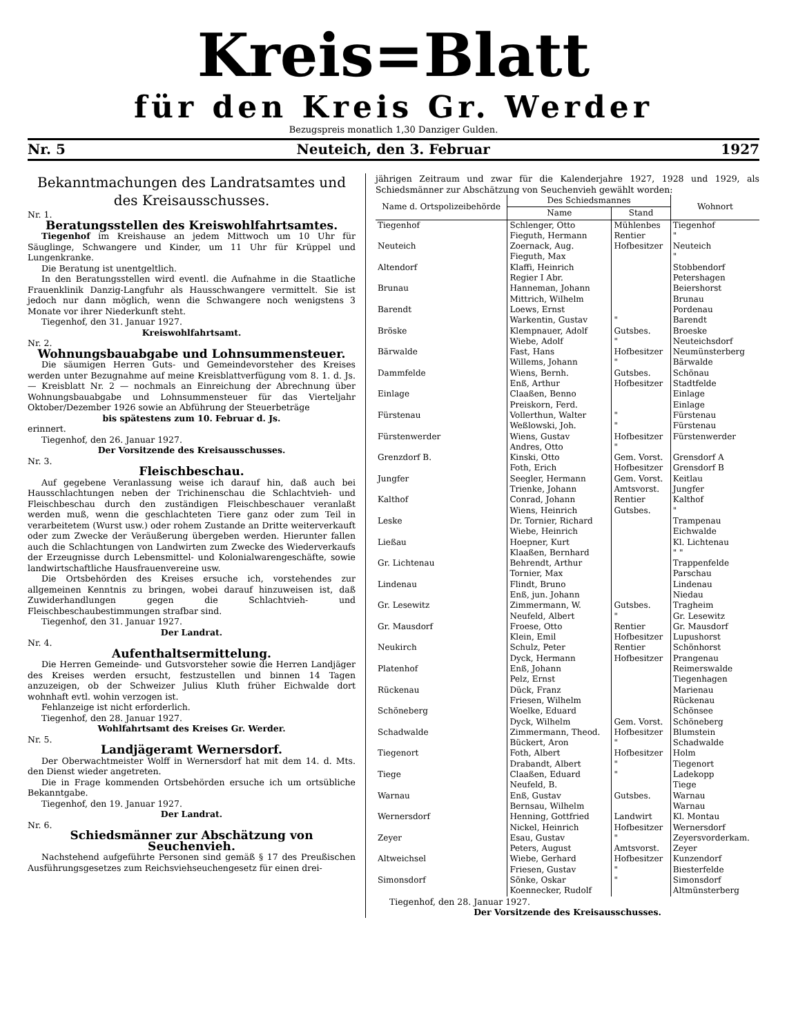Kreis=Blatt
für den Kreis Gr. Werder
Bezugspreis monatlich 1,30 Danziger Gulden.
Nr. 5 Neuteich, den 3. Februar 1927
Bekanntmachungen des Landratsamtes und des Kreisausschusses.
Nr. 1.
Beratungsstellen des Kreiswohlfahrtsamtes.
Tiegenhof im Kreishause an jedem Mittwoch um 10 Uhr für Säuglinge, Schwangere und Kinder, um 11 Uhr für Krüppel und Lungenkranke.
Die Beratung ist unentgeltlich.
In den Beratungsstellen wird eventl. die Aufnahme in die Staatliche Frauenklinik Danzig-Langfuhr als Hausschwangere vermittelt. Sie ist jedoch nur dann möglich, wenn die Schwangere noch wenigstens 3 Monate vor ihrer Niederkunft steht.
Tiegenhof, den 31. Januar 1927.
Kreiswohlfahrtsamt.
Nr. 2.
Wohnungsbauabgabe und Lohnsummensteuer.
Die säumigen Herren Guts- und Gemeindevorsteher des Kreises werden unter Bezugnahme auf meine Kreisblattverfügung vom 8. 1. d. Js. — Kreisblatt Nr. 2 — nochmals an Einreichung der Abrechnung über Wohnungsbauabgabe und Lohnsummensteuer für das Vierteljahr Oktober/Dezember 1926 sowie an Abführung der Steuerbeträge
bis spätestens zum 10. Februar d. Js.
erinnert.
Tiegenhof, den 26. Januar 1927.
Der Vorsitzende des Kreisausschusses.
Nr. 3.
Fleischbeschau.
Auf gegebene Veranlassung weise ich darauf hin, daß auch bei Hausschlachtungen neben der Trichinenschau die Schlachtvieh- und Fleischbeschau durch den zuständigen Fleischbeschauer veranlaßt werden muß, wenn die geschlachteten Tiere ganz oder zum Teil in verarbeitetem (Wurst usw.) oder rohem Zustande an Dritte weiterverkauft oder zum Zwecke der Veräußerung übergeben werden. Hierunter fallen auch die Schlachtungen von Landwirten zum Zwecke des Wiederverkaufs der Erzeugnisse durch Lebensmittel- und Kolonialwarengeschäfte, sowie landwirtschaftliche Hausfrauenvereine usw.
Die Ortsbehörden des Kreises ersuche ich, vorstehendes zur allgemeinen Kenntnis zu bringen, wobei darauf hinzuweisen ist, daß Zuwiderhandlungen gegen die Schlachtvieh- und Fleischbeschaubestimmungen strafbar sind.
Tiegenhof, den 31. Januar 1927.
Der Landrat.
Nr. 4.
Aufenthaltsermittelung.
Die Herren Gemeinde- und Gutsvorsteher sowie die Herren Landjäger des Kreises werden ersucht, festzustellen und binnen 14 Tagen anzuzeigen, ob der Schweizer Julius Kluth früher Eichwalde dort wohnhaft evtl. wohin verzogen ist.
Fehlanzeige ist nicht erforderlich.
Tiegenhof, den 28. Januar 1927.
Wohlfahrtsamt des Kreises Gr. Werder.
Nr. 5.
Landjägeramt Wernersdorf.
Der Oberwachtmeister Wolff in Wernersdorf hat mit dem 14. d. Mts. den Dienst wieder angetreten.
Die in Frage kommenden Ortsbehörden ersuche ich um ortsübliche Bekanntgabe.
Tiegenhof, den 19. Januar 1927.
Der Landrat.
Nr. 6.
Schiedsmänner zur Abschätzung von Seuchenvieh.
Nachstehend aufgeführte Personen sind gemäß § 17 des Preußischen Ausführungsgesetzes zum Reichsviehseuchengesetz für einen drei-
jährigen Zeitraum und zwar für die Kalenderjahre 1927, 1928 und 1929, als Schiedsmänner zur Abschätzung von Seuchenvieh gewählt worden:
| Name d. Ortspolizeibehörde | Des Schiedsmannes | | Wohnort |
| --- | --- | --- | --- |
| | Name | Stand | |
| Tiegenhof | Schlenger, Otto Fieguth, Hermann | Mühlenbes Rentier | Tiegenhof " |
| Neuteich | Zoernack, Aug. Fieguth, Max | Hofbesitzer | Neuteich " |
| Altendorf | Klaffi, Heinrich Regier I Abr. | | Stobbendorf Petershagen |
| Brunau | Hanneman, Johann Mittrich, Wilhelm | | Beiershorst Brunau |
| Barendt | Loews, Ernst Warkentin, Gustav | " | Pordenau Barendt |
| Bröske | Klempnauer, Adolf Wiebe, Adolf | Gutsbes. " | Broeske Neuteichsdorf |
| Bärwalde | Fast, Hans Willems, Johann | Hofbesitzer " | Neumünsterberg Bärwalde |
| Dammfelde | Wiens, Bernh. Enß, Arthur | Gutsbes. Hofbesitzer | Schönau Stadtfelde |
| Einlage | Claaßen, Benno Preiskorn, Ferd. | | Einlage Einlage |
| Fürstenau | Vollerthun, Walter Weßlowski, Joh. | " " | Fürstenau Fürstenau |
| Fürstenwerder | Wiens, Gustav Andres, Otto | Hofbesitzer " | Fürstenwerder |
| Grenzdorf B. | Kinski, Otto Foth, Erich | Gem. Vorst. Hofbesitzer | Grensdorf A Grensdorf B |
| Jungfer | Seegler, Hermann Trienke, Johann | Gem. Vorst. Amtsvorst. | Keitlau Jungfer |
| Kalthof | Conrad, Johann Wiens, Heinrich | Rentier Gutsbes. | Kalthof " |
| Leske | Dr. Tornier, Richard Wiebe, Heinrich | | Trampenau Eichwalde |
| Ließau | Hoepner, Kurt Klaaßen, Bernhard | | Kl. Lichtenau " " |
| Gr. Lichtenau | Behrendt, Arthur Tornier, Max | | Trappenfelde Parschau |
| Lindenau | Flindt, Bruno Enß, jun. Johann | | Lindenau Niedau |
| Gr. Lesewitz | Zimmermann, W. Neufeld, Albert | Gutsbes. " | Tragheim Gr. Lesewitz |
| Gr. Mausdorf | Froese, Otto Klein, Emil | Rentier Hofbesitzer | Gr. Mausdorf Lupushorst |
| Neukirch | Schulz, Peter Dyck, Hermann | Rentier Hofbesitzer | Schönhorst Prangenau |
| Platenhof | Enß, Johann Pelz, Ernst | | Reimerswalde Tiegenhagen |
| Rückenau | Dück, Franz Friesen, Wilhelm | | Marienau Rückenau |
| Schöneberg | Woelke, Eduard Dyck, Wilhelm | Gem. Vorst. | Schönsee Schöneberg |
| Schadwalde | Zimmermann, Theod. Bückert, Aron | Hofbesitzer " | Blumstein Schadwalde |
| Tiegenort | Foth, Albert Drabandt, Albert | Hofbesitzer " | Holm Tiegenort |
| Tiege | Claaßen, Eduard Neufeld, B. | " | Ladekopp Tiege |
| Warnau | Enß, Gustav Bernsau, Wilhelm | Gutsbes. | Warnau Warnau |
| Wernersdorf | Henning, Gottfried Nickel, Heinrich | Landwirt Hofbesitzer | Kl. Montau Wernersdorf |
| Zeyer | Esau, Gustav Peters, August | " Amtsvorst. | Zeyersvorderkam. Zeyer |
| Altweichsel | Wiebe, Gerhard Friesen, Gustav | Hofbesitzer " | Kunzendorf Biesterfelde |
| Simonsdorf | Sönke, Oskar Koennecker, Rudolf | " | Simonsdorf Altmünsterberg |
Tiegenhof, den 28. Januar 1927.
Der Vorsitzende des Kreisausschusses.